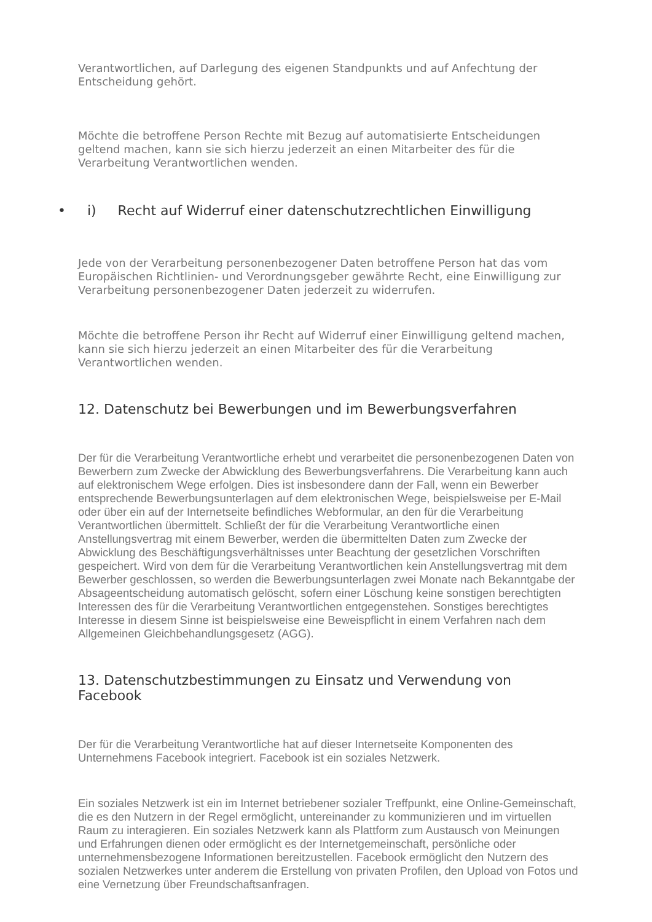Verantwortlichen, auf Darlegung des eigenen Standpunkts und auf Anfechtung der Entscheidung gehört.
Möchte die betroffene Person Rechte mit Bezug auf automatisierte Entscheidungen geltend machen, kann sie sich hierzu jederzeit an einen Mitarbeiter des für die Verarbeitung Verantwortlichen wenden.
• i) Recht auf Widerruf einer datenschutzrechtlichen Einwilligung
Jede von der Verarbeitung personenbezogener Daten betroffene Person hat das vom Europäischen Richtlinien- und Verordnungsgeber gewährte Recht, eine Einwilligung zur Verarbeitung personenbezogener Daten jederzeit zu widerrufen.
Möchte die betroffene Person ihr Recht auf Widerruf einer Einwilligung geltend machen, kann sie sich hierzu jederzeit an einen Mitarbeiter des für die Verarbeitung Verantwortlichen wenden.
12. Datenschutz bei Bewerbungen und im Bewerbungsverfahren
Der für die Verarbeitung Verantwortliche erhebt und verarbeitet die personenbezogenen Daten von Bewerbern zum Zwecke der Abwicklung des Bewerbungsverfahrens. Die Verarbeitung kann auch auf elektronischem Wege erfolgen. Dies ist insbesondere dann der Fall, wenn ein Bewerber entsprechende Bewerbungsunterlagen auf dem elektronischen Wege, beispielsweise per E-Mail oder über ein auf der Internetseite befindliches Webformular, an den für die Verarbeitung Verantwortlichen übermittelt. Schließt der für die Verarbeitung Verantwortliche einen Anstellungsvertrag mit einem Bewerber, werden die übermittelten Daten zum Zwecke der Abwicklung des Beschäftigungsverhältnisses unter Beachtung der gesetzlichen Vorschriften gespeichert. Wird von dem für die Verarbeitung Verantwortlichen kein Anstellungsvertrag mit dem Bewerber geschlossen, so werden die Bewerbungsunterlagen zwei Monate nach Bekanntgabe der Absageentscheidung automatisch gelöscht, sofern einer Löschung keine sonstigen berechtigten Interessen des für die Verarbeitung Verantwortlichen entgegenstehen. Sonstiges berechtigtes Interesse in diesem Sinne ist beispielsweise eine Beweispflicht in einem Verfahren nach dem Allgemeinen Gleichbehandlungsgesetz (AGG).
13. Datenschutzbestimmungen zu Einsatz und Verwendung von Facebook
Der für die Verarbeitung Verantwortliche hat auf dieser Internetseite Komponenten des Unternehmens Facebook integriert. Facebook ist ein soziales Netzwerk.
Ein soziales Netzwerk ist ein im Internet betriebener sozialer Treffpunkt, eine Online-Gemeinschaft, die es den Nutzern in der Regel ermöglicht, untereinander zu kommunizieren und im virtuellen Raum zu interagieren. Ein soziales Netzwerk kann als Plattform zum Austausch von Meinungen und Erfahrungen dienen oder ermöglicht es der Internetgemeinschaft, persönliche oder unternehmensbezogene Informationen bereitzustellen. Facebook ermöglicht den Nutzern des sozialen Netzwerkes unter anderem die Erstellung von privaten Profilen, den Upload von Fotos und eine Vernetzung über Freundschaftsanfragen.